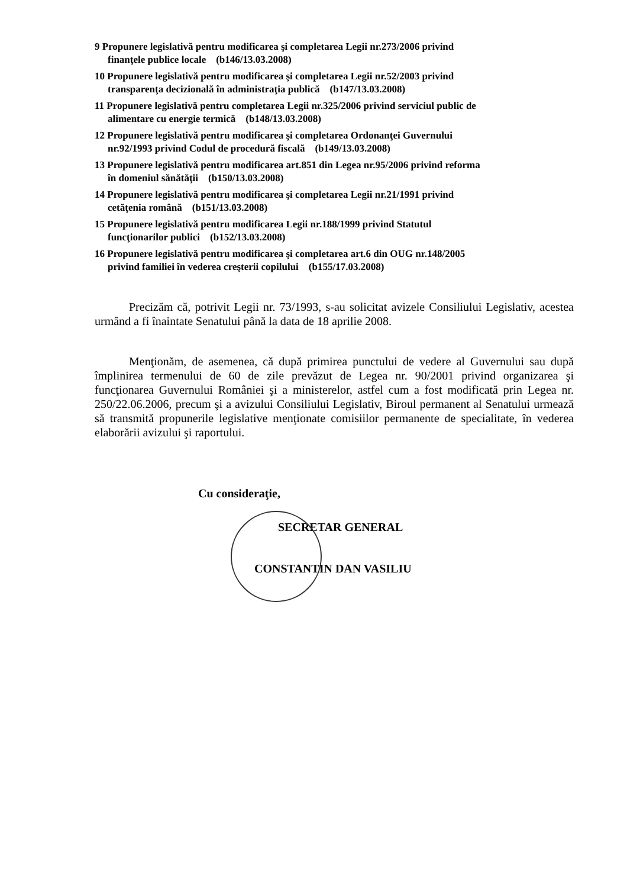9 Propunere legislativă pentru modificarea şi completarea Legii nr.273/2006 privind
finanţele publice locale (b146/13.03.2008)
10 Propunere legislativă pentru modificarea şi completarea Legii nr.52/2003 privind
transparenţa decizională în administraţia publică (b147/13.03.2008)
11 Propunere legislativă pentru completarea Legii nr.325/2006 privind serviciul public de
alimentare cu energie termică (b148/13.03.2008)
12 Propunere legislativă pentru modificarea şi completarea Ordonanţei Guvernului
nr.92/1993 privind Codul de procedură fiscală (b149/13.03.2008)
13 Propunere legislativă pentru modificarea art.851 din Legea nr.95/2006 privind reforma
în domeniul sănătăţii (b150/13.03.2008)
14 Propunere legislativă pentru modificarea şi completarea Legii nr.21/1991 privind
cetăţenia română (b151/13.03.2008)
15 Propunere legislativă pentru modificarea Legii nr.188/1999 privind Statutul
funcţionarilor publici (b152/13.03.2008)
16 Propunere legislativă pentru modificarea şi completarea art.6 din OUG nr.148/2005
privind familiei în vederea creşterii copilului (b155/17.03.2008)
Precizăm că, potrivit Legii nr. 73/1993, s-au solicitat avizele Consiliului Legislativ, acestea urmând a fi înaintate Senatului până la data de 18 aprilie 2008.
Menţionăm, de asemenea, că după primirea punctului de vedere al Guvernului sau după împlinirea termenului de 60 de zile prevăzut de Legea nr. 90/2001 privind organizarea şi funcţionarea Guvernului României şi a ministerelor, astfel cum a fost modificată prin Legea nr. 250/22.06.2006, precum şi a avizului Consiliului Legislativ, Biroul permanent al Senatului urmează să transmită propunerile legislative menţionate comisiilor permanente de specialitate, în vederea elaborării avizului şi raportului.
Cu consideraţie,
SECRETAR GENERAL
CONSTANTIN DAN VASILIU